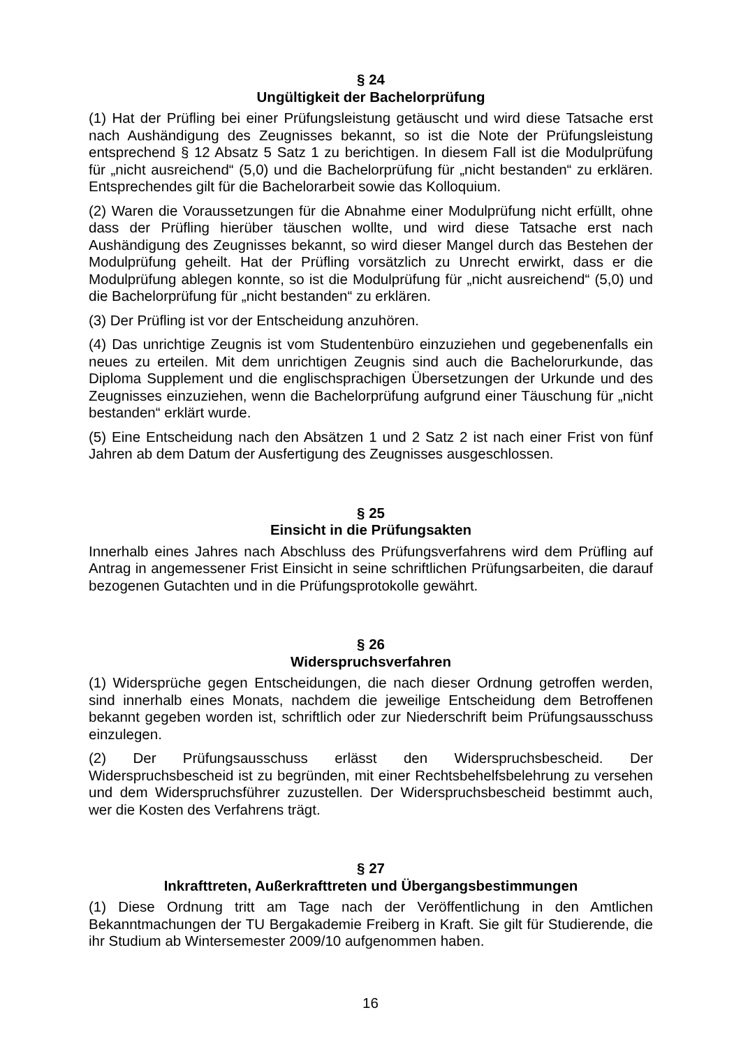§ 24
Ungültigkeit der Bachelorprüfung
(1) Hat der Prüfling bei einer Prüfungsleistung getäuscht und wird diese Tatsache erst nach Aushändigung des Zeugnisses bekannt, so ist die Note der Prüfungsleistung entsprechend § 12 Absatz 5 Satz 1 zu berichtigen. In diesem Fall ist die Modulprüfung für „nicht ausreichend“ (5,0) und die Bachelorprüfung für „nicht bestanden“ zu erklären. Entsprechendes gilt für die Bachelorarbeit sowie das Kolloquium.
(2) Waren die Voraussetzungen für die Abnahme einer Modulprüfung nicht erfüllt, ohne dass der Prüfling hierüber täuschen wollte, und wird diese Tatsache erst nach Aushändigung des Zeugnisses bekannt, so wird dieser Mangel durch das Bestehen der Modulprüfung geheilt. Hat der Prüfling vorsätzlich zu Unrecht erwirkt, dass er die Modulprüfung ablegen konnte, so ist die Modulprüfung für „nicht ausreichend“ (5,0) und die Bachelorprüfung für „nicht bestanden“ zu erklären.
(3) Der Prüfling ist vor der Entscheidung anzuhören.
(4) Das unrichtige Zeugnis ist vom Studentenbüro einzuziehen und gegebenenfalls ein neues zu erteilen. Mit dem unrichtigen Zeugnis sind auch die Bachelorurkunde, das Diploma Supplement und die englischsprachigen Übersetzungen der Urkunde und des Zeugnisses einzuziehen, wenn die Bachelorprüfung aufgrund einer Täuschung für „nicht bestanden“ erklärt wurde.
(5) Eine Entscheidung nach den Absätzen 1 und 2 Satz 2 ist nach einer Frist von fünf Jahren ab dem Datum der Ausfertigung des Zeugnisses ausgeschlossen.
§ 25
Einsicht in die Prüfungsakten
Innerhalb eines Jahres nach Abschluss des Prüfungsverfahrens wird dem Prüfling auf Antrag in angemessener Frist Einsicht in seine schriftlichen Prüfungsarbeiten, die darauf bezogenen Gutachten und in die Prüfungsprotokolle gewährt.
§ 26
Widerspruchsverfahren
(1) Widersprüche gegen Entscheidungen, die nach dieser Ordnung getroffen werden, sind innerhalb eines Monats, nachdem die jeweilige Entscheidung dem Betroffenen bekannt gegeben worden ist, schriftlich oder zur Niederschrift beim Prüfungsausschuss einzulegen.
(2) Der Prüfungsausschuss erlässt den Widerspruchsbescheid. Der Widerspruchsbescheid ist zu begründen, mit einer Rechtsbehelfsbelehrung zu versehen und dem Widerspruchsführer zuzustellen. Der Widerspruchsbescheid bestimmt auch, wer die Kosten des Verfahrens trägt.
§ 27
Inkrafttreten, Außerkrafttreten und Übergangsbestimmungen
(1) Diese Ordnung tritt am Tage nach der Veröffentlichung in den Amtlichen Bekanntmachungen der TU Bergakademie Freiberg in Kraft. Sie gilt für Studierende, die ihr Studium ab Wintersemester 2009/10 aufgenommen haben.
16